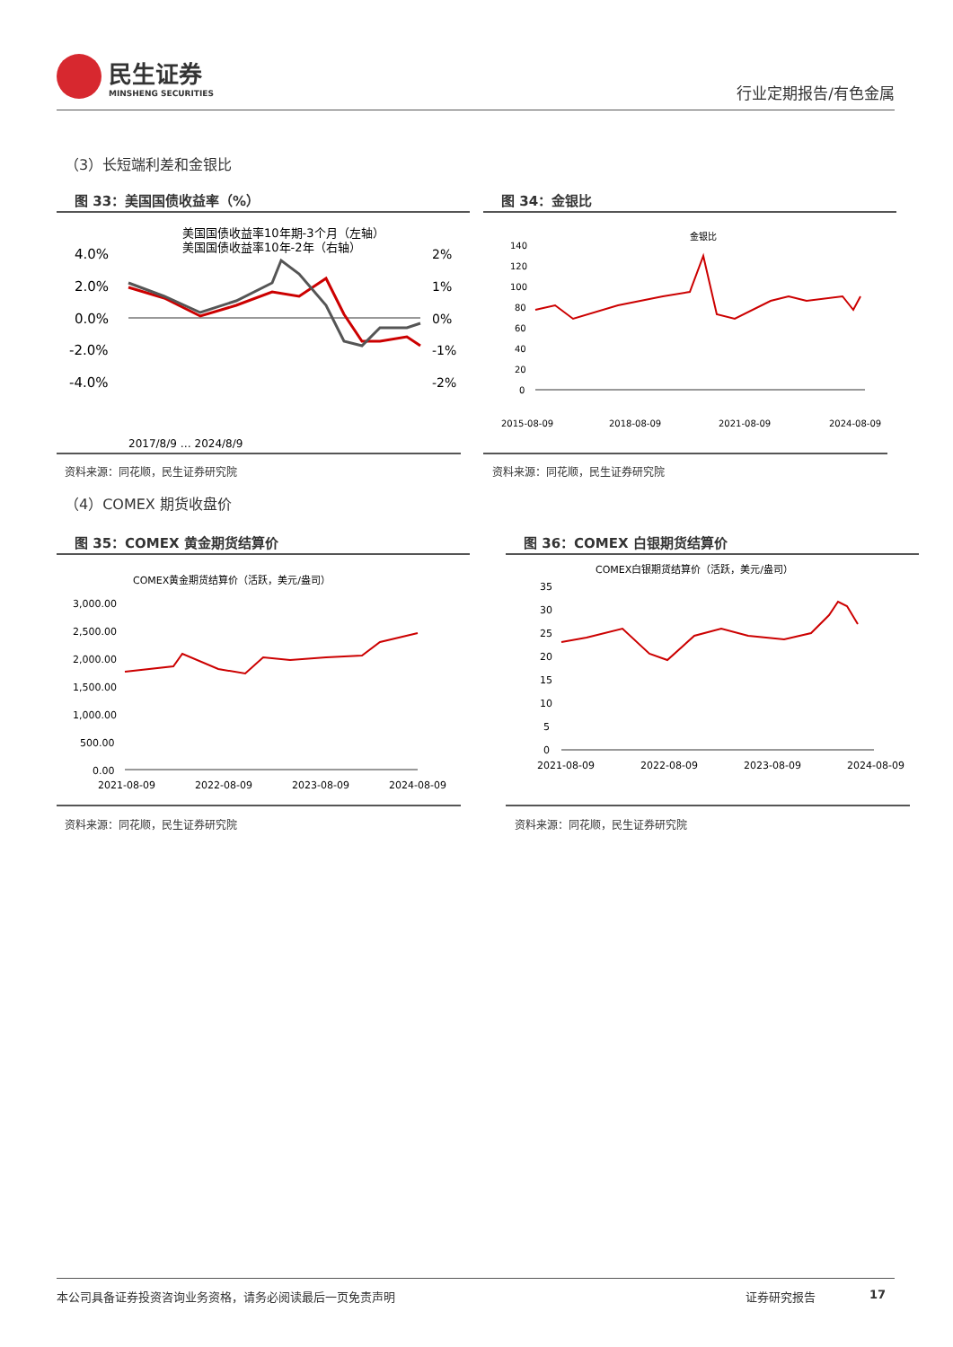民生证券
MINSHENG SECURITIES
行业定期报告/有色金属
（3）长短端利差和金银比
图 33：美国国债收益率（%） 图 34：金银比
美国国债收益率10年期-3个月（左轴）
美国国债收益率10年-2年（右轴）
4.0%
2.0%
0.0%
-2.0%
-4.0%
2%
1%
0%
-1%
-2%
2017/8/9 … 2024/8/9
金银比
140
120
100
80
60
40
20
0
2015-08-09
2018-08-09
2021-08-09
2024-08-09
资料来源：同花顺，民生证券研究院 资料来源：同花顺，民生证券研究院
（4）COMEX 期货收盘价
图 35：COMEX 黄金期货结算价 图 36：COMEX 白银期货结算价
COMEX黄金期货结算价（活跃，美元/盎司）
3,000.00
2,500.00
2,000.00
1,500.00
1,000.00
500.00
0.00
2021-08-09
2022-08-09
2023-08-09
2024-08-09
COMEX白银期货结算价（活跃，美元/盎司）
35
30
25
20
15
10
5
0
2021-08-09
2022-08-09
2023-08-09
2024-08-09
资料来源：同花顺，民生证券研究院 资料来源：同花顺，民生证券研究院
本公司具备证券投资咨询业务资格，请务必阅读最后一页免责声明 证券研究报告 17